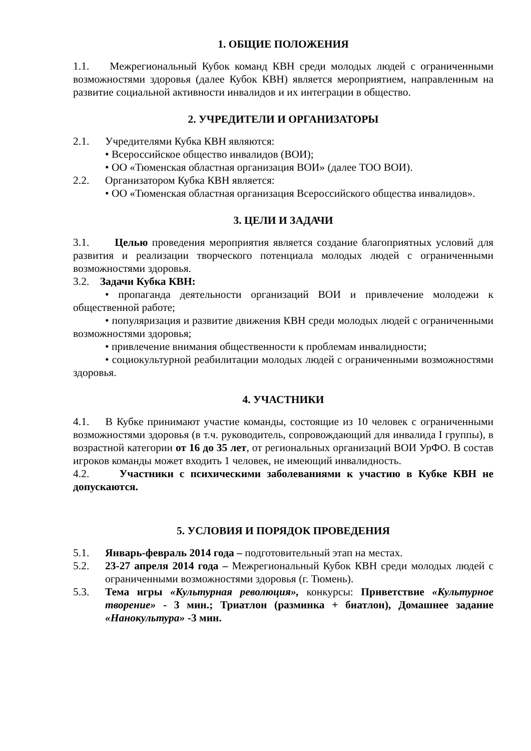1. ОБЩИЕ ПОЛОЖЕНИЯ
1.1. Межрегиональный Кубок команд КВН среди молодых людей с ограниченными возможностями здоровья (далее Кубок КВН) является мероприятием, направленным на развитие социальной активности инвалидов и их интеграции в общество.
2. УЧРЕДИТЕЛИ И ОРГАНИЗАТОРЫ
2.1. Учредителями Кубка КВН являются:
• Всероссийское общество инвалидов (ВОИ);
• ОО «Тюменская областная организация ВОИ» (далее ТОО ВОИ).
2.2. Организатором Кубка КВН является:
• ОО «Тюменская областная организация Всероссийского общества инвалидов».
3. ЦЕЛИ И ЗАДАЧИ
3.1. Целью проведения мероприятия является создание благоприятных условий для развития и реализации творческого потенциала молодых людей с ограниченными возможностями здоровья.
3.2. Задачи Кубка КВН:
• пропаганда деятельности организаций ВОИ и привлечение молодежи к общественной работе;
• популяризация и развитие движения КВН среди молодых людей с ограниченными возможностями здоровья;
• привлечение внимания общественности к проблемам инвалидности;
• социокультурной реабилитации молодых людей с ограниченными возможностями здоровья.
4. УЧАСТНИКИ
4.1. В Кубке принимают участие команды, состоящие из 10 человек с ограниченными возможностями здоровья (в т.ч. руководитель, сопровождающий для инвалида I группы), в возрастной категории от 16 до 35 лет, от региональных организаций ВОИ УрФО. В состав игроков команды может входить 1 человек, не имеющий инвалидность.
4.2. Участники с психическими заболеваниями к участию в Кубке КВН не допускаются.
5. УСЛОВИЯ И ПОРЯДОК ПРОВЕДЕНИЯ
5.1. Январь-февраль 2014 года – подготовительный этап на местах.
5.2. 23-27 апреля 2014 года – Межрегиональный Кубок КВН среди молодых людей с ограниченными возможностями здоровья (г. Тюмень).
5.3. Тема игры «Культурная революция», конкурсы: Приветствие «Культурное творение» - 3 мин.; Триатлон (разминка + биатлон), Домашнее задание «Нанокультура» -3 мин.